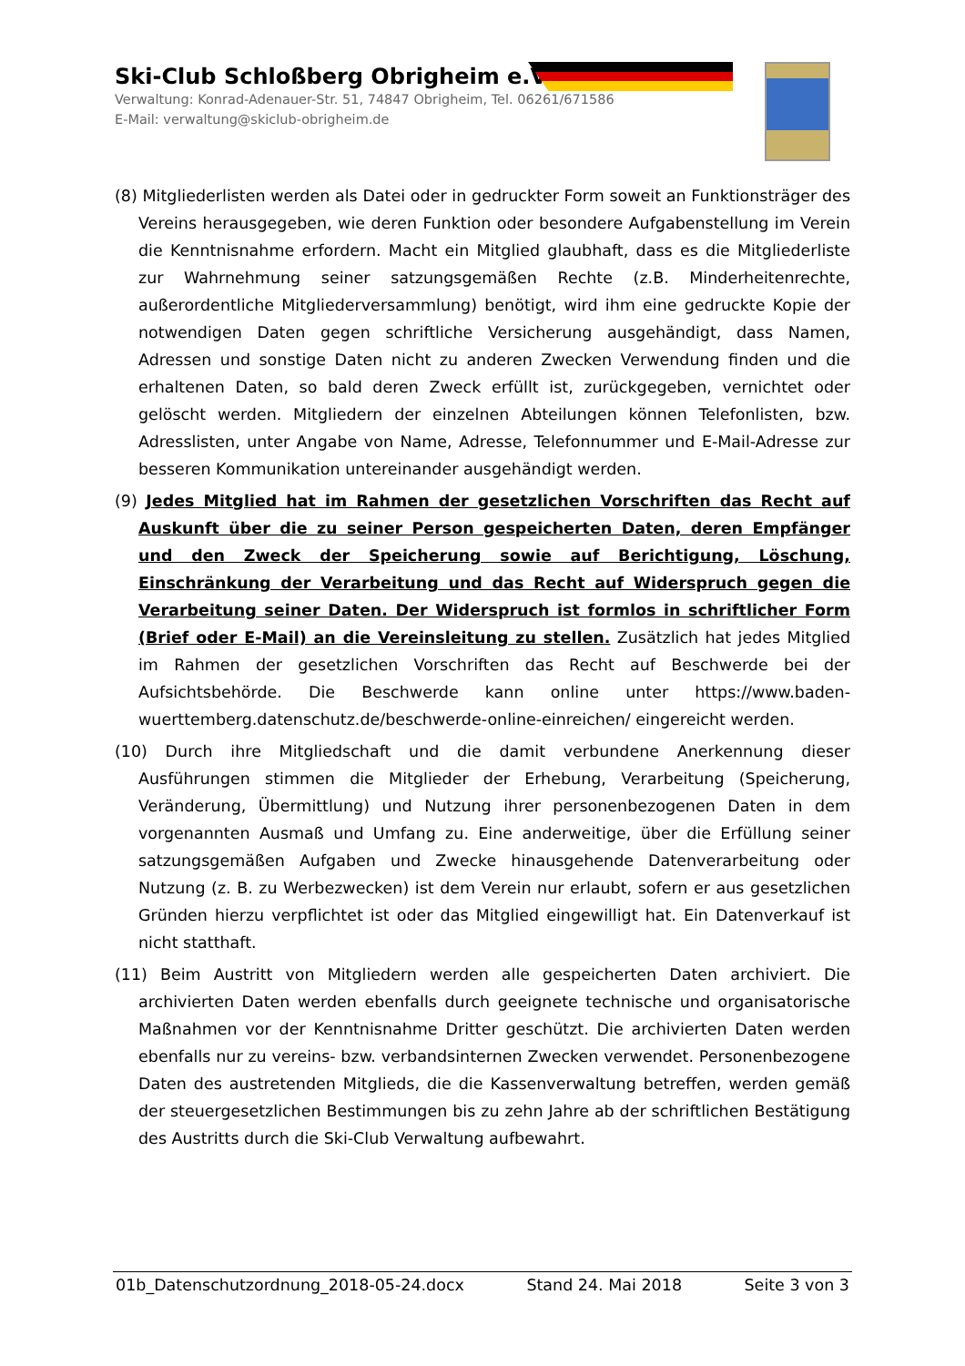Ski-Club Schloßberg Obrigheim e.V.
Verwaltung: Konrad-Adenauer-Str. 51, 74847 Obrigheim, Tel. 06261/671586
E-Mail: verwaltung@skiclub-obrigheim.de
(8) Mitgliederlisten werden als Datei oder in gedruckter Form soweit an Funktionsträger des Vereins herausgegeben, wie deren Funktion oder besondere Aufgabenstellung im Verein die Kenntnisnahme erfordern. Macht ein Mitglied glaubhaft, dass es die Mitgliederliste zur Wahrnehmung seiner satzungsgemäßen Rechte (z.B. Minderheitenrechte, außerordentliche Mitgliederversammlung) benötigt, wird ihm eine gedruckte Kopie der notwendigen Daten gegen schriftliche Versicherung ausgehändigt, dass Namen, Adressen und sonstige Daten nicht zu anderen Zwecken Verwendung finden und die erhaltenen Daten, so bald deren Zweck erfüllt ist, zurückgegeben, vernichtet oder gelöscht werden. Mitgliedern der einzelnen Abteilungen können Telefonlisten, bzw. Adresslisten, unter Angabe von Name, Adresse, Telefonnummer und E-Mail-Adresse zur besseren Kommunikation untereinander ausgehändigt werden.
(9) Jedes Mitglied hat im Rahmen der gesetzlichen Vorschriften das Recht auf Auskunft über die zu seiner Person gespeicherten Daten, deren Empfänger und den Zweck der Speicherung sowie auf Berichtigung, Löschung, Einschränkung der Verarbeitung und das Recht auf Widerspruch gegen die Verarbeitung seiner Daten. Der Widerspruch ist formlos in schriftlicher Form (Brief oder E-Mail) an die Vereinsleitung zu stellen. Zusätzlich hat jedes Mitglied im Rahmen der gesetzlichen Vorschriften das Recht auf Beschwerde bei der Aufsichtsbehörde. Die Beschwerde kann online unter https://www.baden-wuerttemberg.datenschutz.de/beschwerde-online-einreichen/ eingereicht werden.
(10) Durch ihre Mitgliedschaft und die damit verbundene Anerkennung dieser Ausführungen stimmen die Mitglieder der Erhebung, Verarbeitung (Speicherung, Veränderung, Übermittlung) und Nutzung ihrer personenbezogenen Daten in dem vorgenannten Ausmaß und Umfang zu. Eine anderweitige, über die Erfüllung seiner satzungsgemäßen Aufgaben und Zwecke hinausgehende Datenverarbeitung oder Nutzung (z. B. zu Werbezwecken) ist dem Verein nur erlaubt, sofern er aus gesetzlichen Gründen hierzu verpflichtet ist oder das Mitglied eingewilligt hat. Ein Datenverkauf ist nicht statthaft.
(11) Beim Austritt von Mitgliedern werden alle gespeicherten Daten archiviert. Die archivierten Daten werden ebenfalls durch geeignete technische und organisatorische Maßnahmen vor der Kenntnisnahme Dritter geschützt. Die archivierten Daten werden ebenfalls nur zu vereins- bzw. verbandsinternen Zwecken verwendet. Personenbezogene Daten des austretenden Mitglieds, die die Kassenverwaltung betreffen, werden gemäß der steuergesetzlichen Bestimmungen bis zu zehn Jahre ab der schriftlichen Bestätigung des Austritts durch die Ski-Club Verwaltung aufbewahrt.
01b_Datenschutzordnung_2018-05-24.docx Stand 24. Mai 2018 Seite 3 von 3